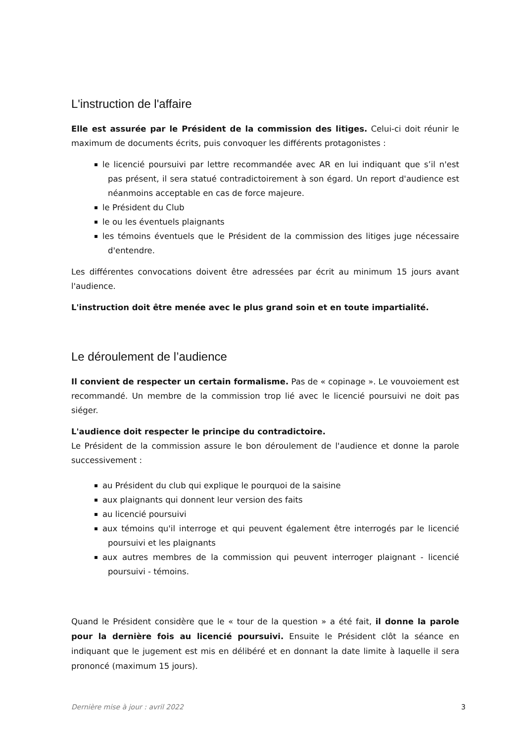L'instruction de l'affaire
Elle est assurée par le Président de la commission des litiges. Celui-ci doit réunir le maximum de documents écrits, puis convoquer les différents protagonistes :
le licencié poursuivi par lettre recommandée avec AR en lui indiquant que s’il n'est pas présent, il sera statué contradictoirement à son égard. Un report d'audience est néanmoins acceptable en cas de force majeure.
le Président du Club
le ou les éventuels plaignants
les témoins éventuels que le Président de la commission des litiges juge nécessaire d'entendre.
Les différentes convocations doivent être adressées par écrit au minimum 15 jours avant l'audience.
L'instruction doit être menée avec le plus grand soin et en toute impartialité.
Le déroulement de l’audience
Il convient de respecter un certain formalisme. Pas de « copinage ». Le vouvoiement est recommandé. Un membre de la commission trop lié avec le licencié poursuivi ne doit pas siéger.
L'audience doit respecter le principe du contradictoire.
Le Président de la commission assure le bon déroulement de l'audience et donne la parole successivement :
au Président du club qui explique le pourquoi de la saisine
aux plaignants qui donnent leur version des faits
au licencié poursuivi
aux témoins qu'il interroge et qui peuvent également être interrogés par le licencié poursuivi et les plaignants
aux autres membres de la commission qui peuvent interroger plaignant - licencié poursuivi - témoins.
Quand le Président considère que le « tour de la question » a été fait, il donne la parole pour la dernière fois au licencié poursuivi. Ensuite le Président clôt la séance en indiquant que le jugement est mis en délibéré et en donnant la date limite à laquelle il sera prononcé (maximum 15 jours).
Dernière mise à jour : avril 2022 3